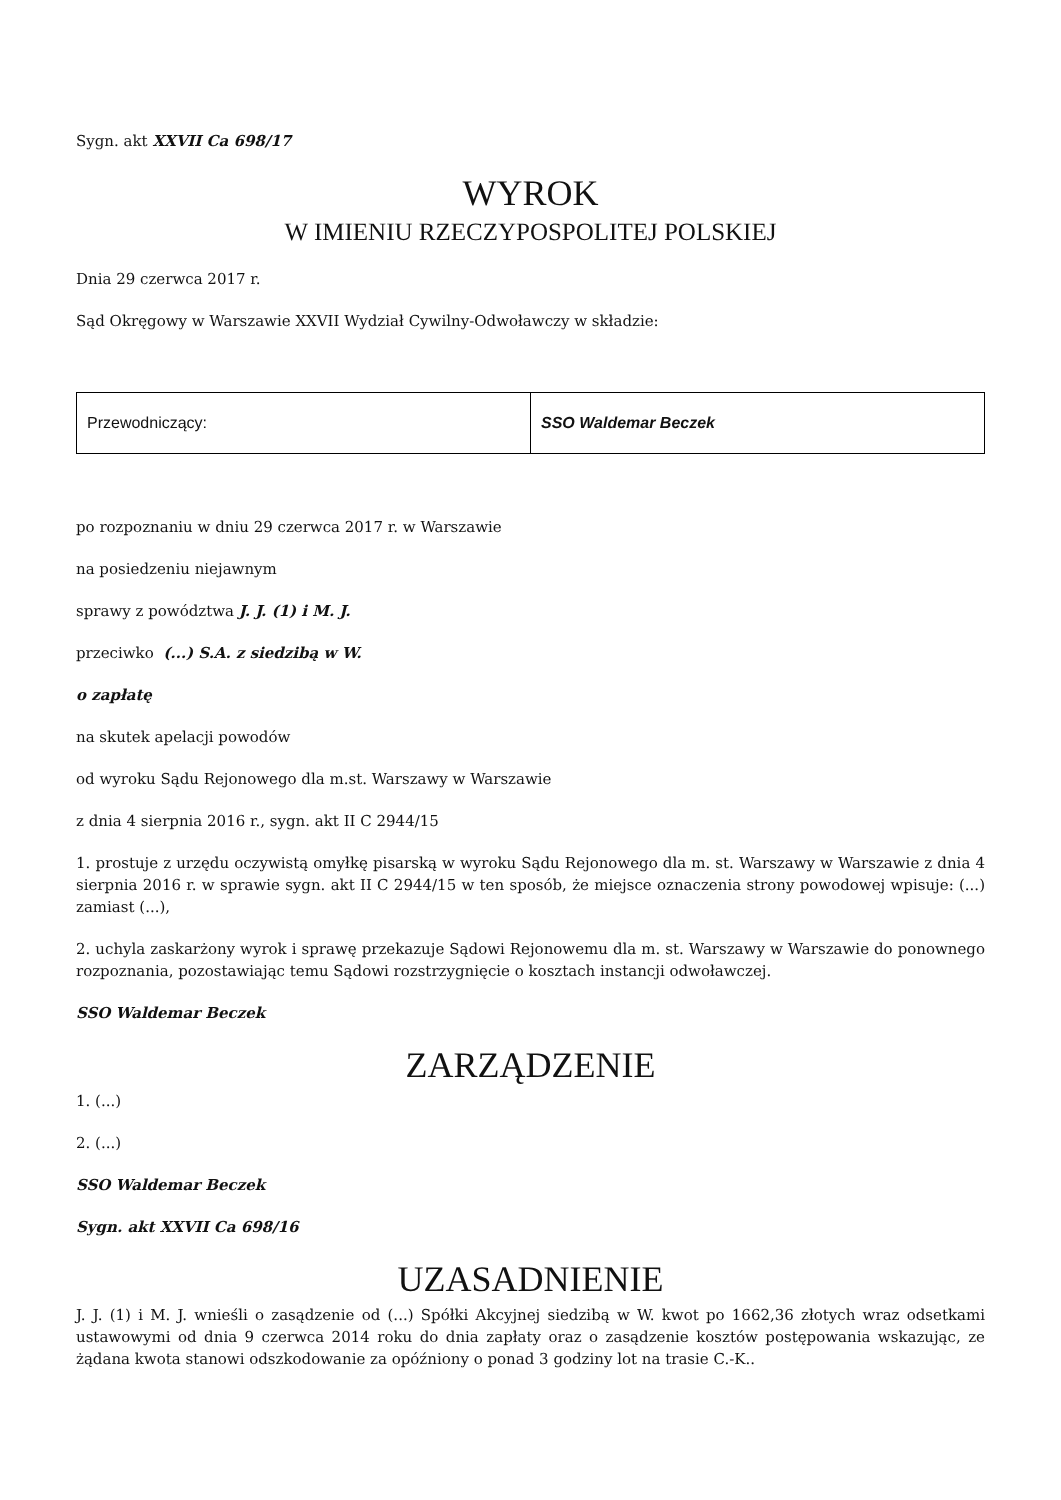Sygn. akt XXVII Ca 698/17
WYROK
W IMIENIU RZECZYPOSPOLITEJ POLSKIEJ
Dnia 29 czerwca 2017 r.
Sąd Okręgowy w Warszawie XXVII Wydział Cywilny-Odwoławczy w składzie:
| Przewodniczący: | SSO Waldemar Beczek |
po rozpoznaniu w dniu 29 czerwca 2017 r. w Warszawie
na posiedzeniu niejawnym
sprawy z powództwa J. J. (1) i M. J.
przeciwko (...) S.A. z siedzibą w W.
o zapłatę
na skutek apelacji powodów
od wyroku Sądu Rejonowego dla m.st. Warszawy w Warszawie
z dnia 4 sierpnia 2016 r., sygn. akt II C 2944/15
1. prostuje z urzędu oczywistą omyłkę pisarską w wyroku Sądu Rejonowego dla m. st. Warszawy w Warszawie z dnia 4 sierpnia 2016 r. w sprawie sygn. akt II C 2944/15 w ten sposób, że miejsce oznaczenia strony powodowej wpisuje: (...) zamiast (...),
2. uchyla zaskarżony wyrok i sprawę przekazuje Sądowi Rejonowemu dla m. st. Warszawy w Warszawie do ponownego rozpoznania, pozostawiając temu Sądowi rozstrzygnięcie o kosztach instancji odwoławczej.
SSO Waldemar Beczek
ZARZĄDZENIE
1. (...)
2. (...)
SSO Waldemar Beczek
Sygn. akt XXVII Ca 698/16
UZASADNIENIE
J. J. (1) i M. J. wnieśli o zasądzenie od (...) Spółki Akcyjnej siedzibą w W. kwot po 1662,36 złotych wraz odsetkami ustawowymi od dnia 9 czerwca 2014 roku do dnia zapłaty oraz o zasądzenie kosztów postępowania wskazując, ze żądana kwota stanowi odszkodowanie za opóźniony o ponad 3 godziny lot na trasie C.-K..